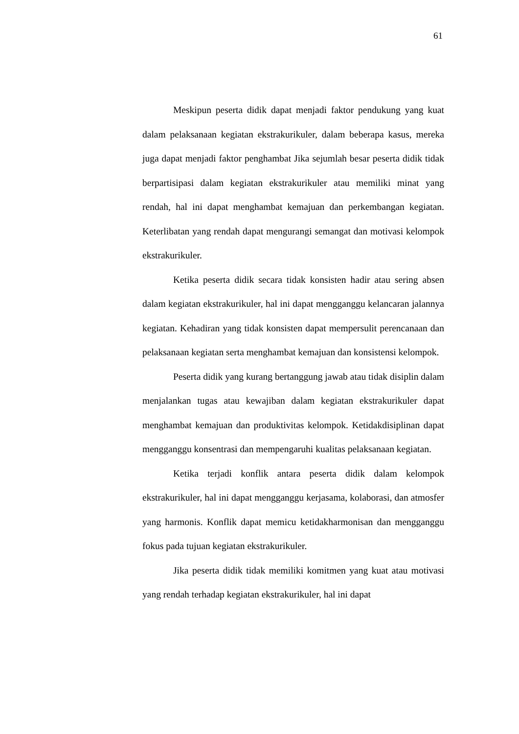61
Meskipun peserta didik dapat menjadi faktor pendukung yang kuat dalam pelaksanaan kegiatan ekstrakurikuler, dalam beberapa kasus, mereka juga dapat menjadi faktor penghambat Jika sejumlah besar peserta didik tidak berpartisipasi dalam kegiatan ekstrakurikuler atau memiliki minat yang rendah, hal ini dapat menghambat kemajuan dan perkembangan kegiatan. Keterlibatan yang rendah dapat mengurangi semangat dan motivasi kelompok ekstrakurikuler.
Ketika peserta didik secara tidak konsisten hadir atau sering absen dalam kegiatan ekstrakurikuler, hal ini dapat mengganggu kelancaran jalannya kegiatan. Kehadiran yang tidak konsisten dapat mempersulit perencanaan dan pelaksanaan kegiatan serta menghambat kemajuan dan konsistensi kelompok.
Peserta didik yang kurang bertanggung jawab atau tidak disiplin dalam menjalankan tugas atau kewajiban dalam kegiatan ekstrakurikuler dapat menghambat kemajuan dan produktivitas kelompok. Ketidakdisiplinan dapat mengganggu konsentrasi dan mempengaruhi kualitas pelaksanaan kegiatan.
Ketika terjadi konflik antara peserta didik dalam kelompok ekstrakurikuler, hal ini dapat mengganggu kerjasama, kolaborasi, dan atmosfer yang harmonis. Konflik dapat memicu ketidakharmonisan dan mengganggu fokus pada tujuan kegiatan ekstrakurikuler.
Jika peserta didik tidak memiliki komitmen yang kuat atau motivasi yang rendah terhadap kegiatan ekstrakurikuler, hal ini dapat